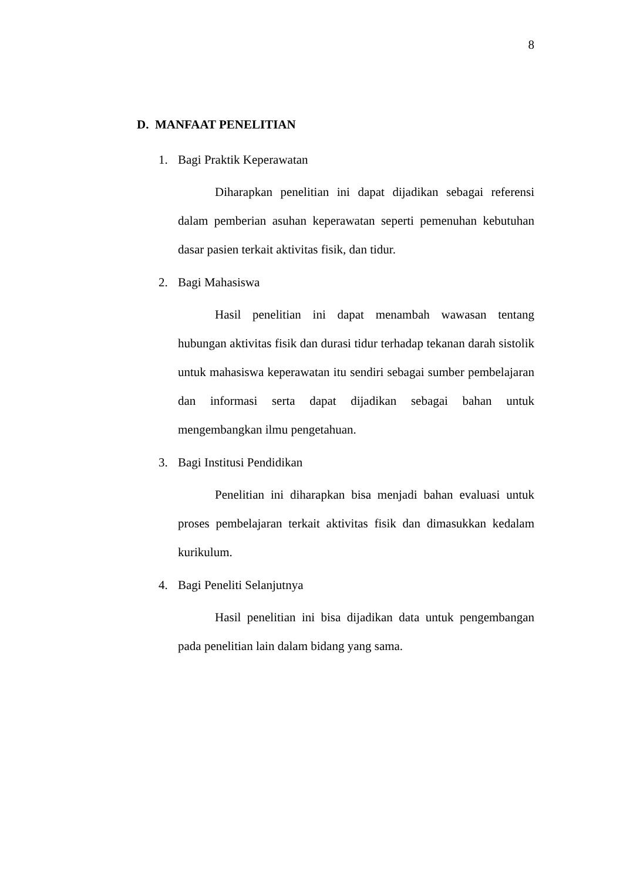8
D. MANFAAT PENELITIAN
1. Bagi Praktik Keperawatan
Diharapkan penelitian ini dapat dijadikan sebagai referensi dalam pemberian asuhan keperawatan seperti pemenuhan kebutuhan dasar pasien terkait aktivitas fisik, dan tidur.
2. Bagi Mahasiswa
Hasil penelitian ini dapat menambah wawasan tentang hubungan aktivitas fisik dan durasi tidur terhadap tekanan darah sistolik untuk mahasiswa keperawatan itu sendiri sebagai sumber pembelajaran dan informasi serta dapat dijadikan sebagai bahan untuk mengembangkan ilmu pengetahuan.
3. Bagi Institusi Pendidikan
Penelitian ini diharapkan bisa menjadi bahan evaluasi untuk proses pembelajaran terkait aktivitas fisik dan dimasukkan kedalam kurikulum.
4. Bagi Peneliti Selanjutnya
Hasil penelitian ini bisa dijadikan data untuk pengembangan pada penelitian lain dalam bidang yang sama.